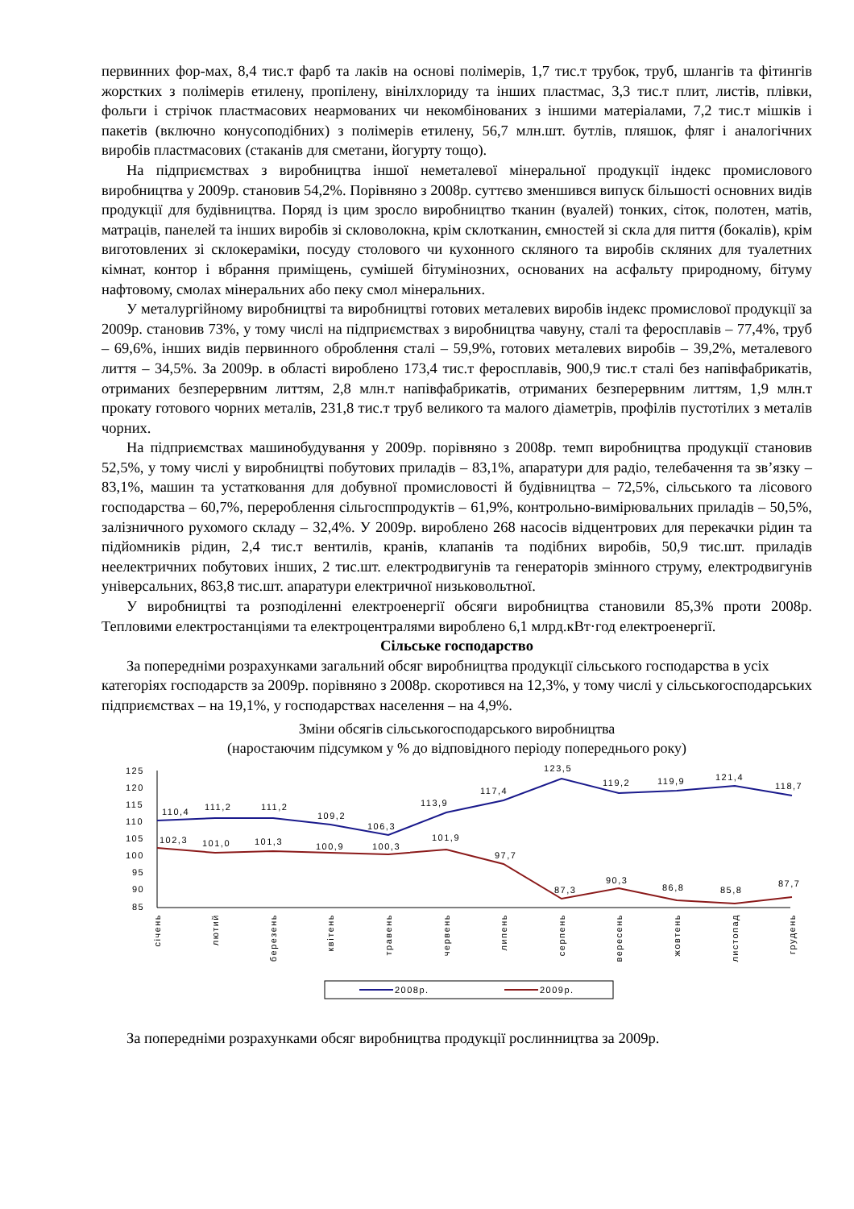первинних фор-мах, 8,4 тис.т фарб та лаків на основі полімерів, 1,7 тис.т трубок, труб, шлангів та фітингів жорстких з полімерів етилену, пропілену, вінілхлориду та інших пластмас, 3,3 тис.т плит, листів, плівки, фольги і стрічок пластмасових неармованих чи некомбінованих з іншими матеріалами, 7,2 тис.т мішків і пакетів (включно конусоподібних) з полімерів етилену, 56,7 млн.шт. бутлів, пляшок, фляг і аналогічних виробів пластмасових (стаканів для сметани, йогурту тощо).
На підприємствах з виробництва іншої неметалевої мінеральної продукції індекс промислового виробництва у 2009р. становив 54,2%. Порівняно з 2008р. суттєво зменшився випуск більшості основних видів продукції для будівництва. Поряд із цим зросло виробництво тканин (вуалей) тонких, сіток, полотен, матів, матраців, панелей та інших виробів зі скловолокна, крім склотканин, ємностей зі скла для пиття (бокалів), крім виготовлених зі склокераміки, посуду столового чи кухонного скляного та виробів скляних для туалетних кімнат, контор і вбрання приміщень, сумішей бітумінозних, основаних на асфальту природному, бітуму нафтовому, смолах мінеральних або пеку смол мінеральних.
У металургійному виробництві та виробництві готових металевих виробів індекс промислової продукції за 2009р. становив 73%, у тому числі на підприємствах з виробництва чавуну, сталі та феросплавів – 77,4%, труб – 69,6%, інших видів первинного оброблення сталі – 59,9%, готових металевих виробів – 39,2%, металевого лиття – 34,5%. За 2009р. в області вироблено 173,4 тис.т феросплавів, 900,9 тис.т сталі без напівфабрикатів, отриманих безперервним литтям, 2,8 млн.т напівфабрикатів, отриманих безперервним литтям, 1,9 млн.т прокату готового чорних металів, 231,8 тис.т труб великого та малого діаметрів, профілів пустотілих з металів чорних.
На підприємствах машинобудування у 2009р. порівняно з 2008р. темп виробництва продукції становив 52,5%, у тому числі у виробництві побутових приладів – 83,1%, апаратури для радіо, телебачення та зв’язку – 83,1%, машин та устатковання для добувної промисловості й будівництва – 72,5%, сільського та лісового господарства – 60,7%, перероблення сільгосппродуктів – 61,9%, контрольно-вимірювальних приладів – 50,5%, залізничного рухомого складу – 32,4%. У 2009р. вироблено 268 насосів відцентрових для перекачки рідин та підйомників рідин, 2,4 тис.т вентилів, кранів, клапанів та подібних виробів, 50,9 тис.шт. приладів неелектричних побутових інших, 2 тис.шт. електродвигунів та генераторів змінного струму, електродвигунів універсальних, 863,8 тис.шт. апаратури електричної низьковольтної.
У виробництві та розподіленні електроенергії обсяги виробництва становили 85,3% проти 2008р. Тепловими електростанціями та електроцентралями вироблено 6,1 млрд.кВт·год електроенергії.
Сільське господарство
За попередніми розрахунками загальний обсяг виробництва продукції сільського господарства в усіх категоріях господарств за 2009р. порівняно з 2008р. скоротився на 12,3%, у тому числі у сільськогосподарських підприємствах – на 19,1%, у господарствах населення – на 4,9%.
Зміни обсягів сільськогосподарського виробництва
(наростаючим підсумком у % до відповідного періоду попереднього року)
125
120
115
110
105
100
95
90
85
110,4
111,2
111,2
109,2
106,3
113,9
117,4
123,5
119,2
119,9
121,4
118,7
102,3
101,0
101,3
100,9
100,3
101,9
97,7
87,3
90,3
86,8
85,8
87,7
січень
лютий
березень
квітень
травень
червень
липень
серпень
вересень
жовтень
листопад
грудень
2008р.
2009р.
За попередніми розрахунками обсяг виробництва продукції рослинництва за 2009р.